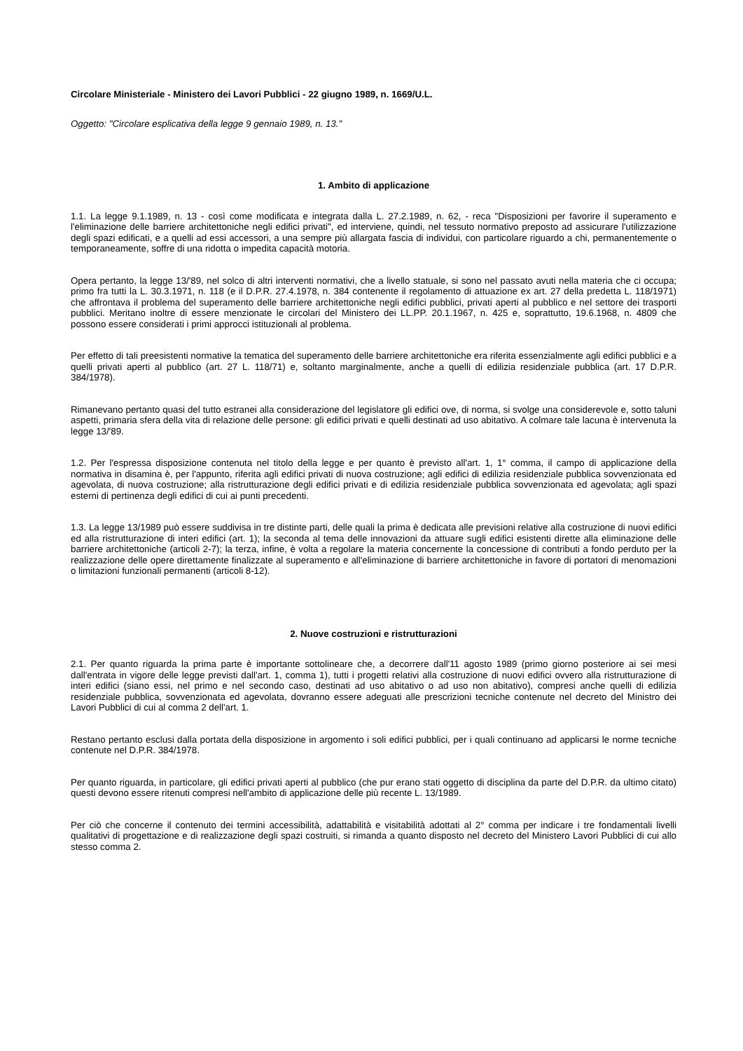Circolare Ministeriale - Ministero dei Lavori Pubblici - 22 giugno 1989, n. 1669/U.L.
Oggetto: "Circolare esplicativa della legge 9 gennaio 1989, n. 13."
1. Ambito di applicazione
1.1. La legge 9.1.1989, n. 13 - così come modificata e integrata dalla L. 27.2.1989, n. 62, - reca "Disposizioni per favorire il superamento e l'eliminazione delle barriere architettoniche negli edifici privati", ed interviene, quindi, nel tessuto normativo preposto ad assicurare l'utilizzazione degli spazi edificati, e a quelli ad essi accessori, a una sempre più allargata fascia di individui, con particolare riguardo a chi, permanentemente o temporaneamente, soffre di una ridotta o impedita capacità motoria.
Opera pertanto, la legge 13/'89, nel solco di altri interventi normativi, che a livello statuale, si sono nel passato avuti nella materia che ci occupa; primo fra tutti la L. 30.3.1971, n. 118 (e il D.P.R. 27.4.1978, n. 384 contenente il regolamento di attuazione ex art. 27 della predetta L. 118/1971) che affrontava il problema del superamento delle barriere architettoniche negli edifici pubblici, privati aperti al pubblico e nel settore dei trasporti pubblici. Meritano inoltre di essere menzionate le circolari del Ministero dei LL.PP. 20.1.1967, n. 425 e, soprattutto, 19.6.1968, n. 4809 che possono essere considerati i primi approcci istituzionali al problema.
Per effetto di tali preesistenti normative la tematica del superamento delle barriere architettoniche era riferita essenzialmente agli edifici pubblici e a quelli privati aperti al pubblico (art. 27 L. 118/71) e, soltanto marginalmente, anche a quelli di edilizia residenziale pubblica (art. 17 D.P.R. 384/1978).
Rimanevano pertanto quasi del tutto estranei alla considerazione del legislatore gli edifici ove, di norma, si svolge una considerevole e, sotto taluni aspetti, primaria sfera della vita di relazione delle persone: gli edifici privati e quelli destinati ad uso abitativo. A colmare tale lacuna è intervenuta la legge 13/'89.
1.2. Per l'espressa disposizione contenuta nel titolo della legge e per quanto è previsto all'art. 1, 1° comma, il campo di applicazione della normativa in disamina è, per l'appunto, riferita agli edifici privati di nuova costruzione; agli edifici di edilizia residenziale pubblica sovvenzionata ed agevolata, di nuova costruzione; alla ristrutturazione degli edifici privati e di edilizia residenziale pubblica sovvenzionata ed agevolata; agli spazi esterni di pertinenza degli edifici di cui ai punti precedenti.
1.3. La legge 13/1989 può essere suddivisa in tre distinte parti, delle quali la prima è dedicata alle previsioni relative alla costruzione di nuovi edifici ed alla ristrutturazione di interi edifici (art. 1); la seconda al tema delle innovazioni da attuare sugli edifici esistenti dirette alla eliminazione delle barriere architettoniche (articoli 2-7); la terza, infine, è volta a regolare la materia concernente la concessione di contributi a fondo perduto per la realizzazione delle opere direttamente finalizzate al superamento e all'eliminazione di barriere architettoniche in favore di portatori di menomazioni o limitazioni funzionali permanenti (articoli 8-12).
2. Nuove costruzioni e ristrutturazioni
2.1. Per quanto riguarda la prima parte è importante sottolineare che, a decorrere dall'11 agosto 1989 (primo giorno posteriore ai sei mesi dall'entrata in vigore delle legge previsti dall'art. 1, comma 1), tutti i progetti relativi alla costruzione di nuovi edifici ovvero alla ristrutturazione di interi edifici (siano essi, nel primo e nel secondo caso, destinati ad uso abitativo o ad uso non abitativo), compresi anche quelli di edilizia residenziale pubblica, sovvenzionata ed agevolata, dovranno essere adeguati alle prescrizioni tecniche contenute nel decreto del Ministro dei Lavori Pubblici di cui al comma 2 dell'art. 1.
Restano pertanto esclusi dalla portata della disposizione in argomento i soli edifici pubblici, per i quali continuano ad applicarsi le norme tecniche contenute nel D.P.R. 384/1978.
Per quanto riguarda, in particolare, gli edifici privati aperti al pubblico (che pur erano stati oggetto di disciplina da parte del D.P.R. da ultimo citato) questi devono essere ritenuti compresi nell'ambito di applicazione delle più recente L. 13/1989.
Per ciò che concerne il contenuto dei termini accessibilità, adattabilità e visitabilità adottati al 2° comma per indicare i tre fondamentali livelli qualitativi di progettazione e di realizzazione degli spazi costruiti, si rimanda a quanto disposto nel decreto del Ministero Lavori Pubblici di cui allo stesso comma 2.